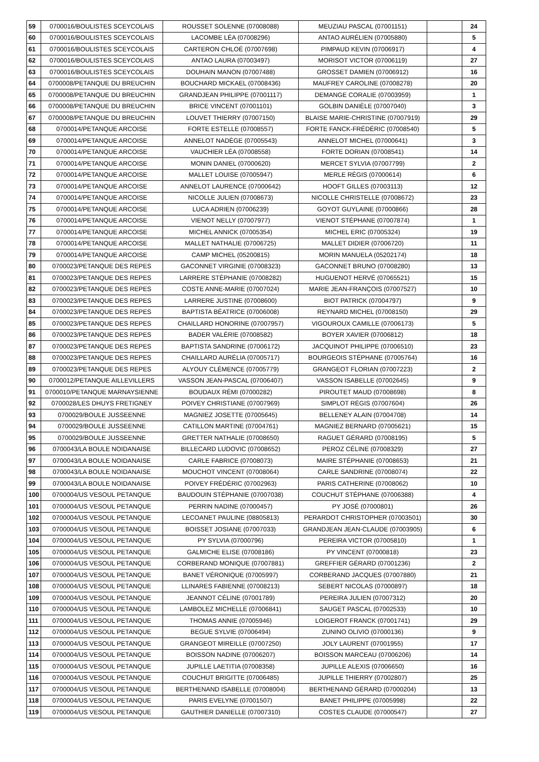| 59 | 0700016/BOULISTES SCEYCOLAIS | ROUSSET SOLENNE (07008088) | MEUZIAU PASCAL (07001151) | | 24 |
| 60 | 0700016/BOULISTES SCEYCOLAIS | LACOMBE LÉA (07008296) | ANTAO AURÉLIEN (07005880) | | 5 |
| 61 | 0700016/BOULISTES SCEYCOLAIS | CARTERON CHLOÉ (07007698) | PIMPAUD KEVIN (07006917) | | 4 |
| 62 | 0700016/BOULISTES SCEYCOLAIS | ANTAO LAURA (07003497) | MORISOT VICTOR (07006119) | | 27 |
| 63 | 0700016/BOULISTES SCEYCOLAIS | DOUHAIN MANON (07007488) | GROSSET DAMIEN (07006912) | | 16 |
| 64 | 0700008/PETANQUE DU BREUCHIN | BOUCHARD MICKAEL (07008436) | MAUFREY CAROLINE (07008278) | | 20 |
| 65 | 0700008/PETANQUE DU BREUCHIN | GRANDJEAN PHILIPPE (07001117) | DEMANGE CORALIE (07003959) | | 1 |
| 66 | 0700008/PETANQUE DU BREUCHIN | BRICE VINCENT (07001101) | GOLBIN DANIÈLE (07007040) | | 3 |
| 67 | 0700008/PETANQUE DU BREUCHIN | LOUVET THIERRY (07007150) | BLAISE MARIE-CHRISTINE (07007919) | | 29 |
| 68 | 0700014/PETANQUE ARCOISE | FORTE ESTELLE (07008557) | FORTE FANCK-FRÉDÉRIC (07008540) | | 5 |
| 69 | 0700014/PETANQUE ARCOISE | ANNELOT NADÈGE (07005543) | ANNELOT MICHEL (07000641) | | 3 |
| 70 | 0700014/PETANQUE ARCOISE | VAUCHIER LÉA (07008558) | FORTE DORIAN (07008541) | | 14 |
| 71 | 0700014/PETANQUE ARCOISE | MONIN DANIEL (07000620) | MERCET SYLVIA (07007799) | | 2 |
| 72 | 0700014/PETANQUE ARCOISE | MALLET LOUISE (07005947) | MERLE RÉGIS (07000614) | | 6 |
| 73 | 0700014/PETANQUE ARCOISE | ANNELOT LAURENCE (07000642) | HOOFT GILLES (07003113) | | 12 |
| 74 | 0700014/PETANQUE ARCOISE | NICOLLE JULIEN (07008673) | NICOLLE CHRISTELLE (07008672) | | 23 |
| 75 | 0700014/PETANQUE ARCOISE | LUCA ADRIEN (07006239) | GOYOT GUYLAINE (07000866) | | 28 |
| 76 | 0700014/PETANQUE ARCOISE | VIENOT NELLY (07007977) | VIENOT STÉPHANE (07007874) | | 1 |
| 77 | 0700014/PETANQUE ARCOISE | MICHEL ANNICK (07005354) | MICHEL ERIC (07005324) | | 19 |
| 78 | 0700014/PETANQUE ARCOISE | MALLET NATHALIE (07006725) | MALLET DIDIER (07006720) | | 11 |
| 79 | 0700014/PETANQUE ARCOISE | CAMP MICHEL (05200815) | MORIN MANUELA (05202174) | | 18 |
| 80 | 0700023/PETANQUE DES REPES | GACONNET VIRGINIE (07008323) | GACONNET BRUNO (07008280) | | 13 |
| 81 | 0700023/PETANQUE DES REPES | LARRERE STÉPHANIE (07008282) | HUGUENOT HERVÉ (07065521) | | 15 |
| 82 | 0700023/PETANQUE DES REPES | COSTE ANNE-MARIE (07007024) | MARIE JEAN-FRANÇOIS (07007527) | | 10 |
| 83 | 0700023/PETANQUE DES REPES | LARRERE JUSTINE (07008600) | BIOT PATRICK (07004797) | | 9 |
| 84 | 0700023/PETANQUE DES REPES | BAPTISTA BÉATRICE (07006008) | REYNARD MICHEL (07008150) | | 29 |
| 85 | 0700023/PETANQUE DES REPES | CHAILLARD HONORINE (07007957) | VIGOUROUX CAMILLE (07006173) | | 5 |
| 86 | 0700023/PETANQUE DES REPES | BADER VALÉRIE (07008582) | BOYER XAVIER (07006812) | | 18 |
| 87 | 0700023/PETANQUE DES REPES | BAPTISTA SANDRINE (07006172) | JACQUINOT PHILIPPE (07006510) | | 23 |
| 88 | 0700023/PETANQUE DES REPES | CHAILLARD AURÉLIA (07005717) | BOURGEOIS STÉPHANE (07005764) | | 16 |
| 89 | 0700023/PETANQUE DES REPES | ALYOUY CLÉMENCE (07005779) | GRANGEOT FLORIAN (07007223) | | 2 |
| 90 | 0700012/PETANQUE AILLEVILLERS | VASSON JEAN-PASCAL (07006407) | VASSON ISABELLE (07002645) | | 9 |
| 91 | 0700010/PETANQUE MARNAYSIENNE | BOUDAUX RÉMI (07000282) | PIROUTET MAUD (07008698) | | 8 |
| 92 | 0700028/LES DHUYS FRETIGNEY | POIVEY CHRISTIANE (07007969) | SIMPLOT RÉGIS (07007604) | | 26 |
| 93 | 0700029/BOULE JUSSEENNE | MAGNIEZ JOSETTE (07005645) | BELLENEY ALAIN (07004708) | | 14 |
| 94 | 0700029/BOULE JUSSEENNE | CATILLON MARTINE (07004761) | MAGNIEZ BERNARD (07005621) | | 15 |
| 95 | 0700029/BOULE JUSSEENNE | GRETTER NATHALIE (07008650) | RAGUET GÉRARD (07008195) | | 5 |
| 96 | 0700043/LA BOULE NOIDANAISE | BILLECARD LUDOVIC (07008652) | PEROZ CÉLINE (07008329) | | 27 |
| 97 | 0700043/LA BOULE NOIDANAISE | CARLE FABRICE (07008073) | MAIRE STÉPHANIE (07008653) | | 21 |
| 98 | 0700043/LA BOULE NOIDANAISE | MOUCHOT VINCENT (07008064) | CARLE SANDRINE (07008074) | | 22 |
| 99 | 0700043/LA BOULE NOIDANAISE | POIVEY FRÉDÉRIC (07002963) | PARIS CATHERINE (07008062) | | 10 |
| 100 | 0700004/US VESOUL PETANQUE | BAUDOUIN STÉPHANIE (07007038) | COUCHUT STÉPHANE (07006388) | | 4 |
| 101 | 0700004/US VESOUL PETANQUE | PERRIN NADINE (07000457) | PY JOSÉ (07000801) | | 26 |
| 102 | 0700004/US VESOUL PETANQUE | LECOANET PAULINE (08805813) | PERARDOT CHRISTOPHER (07003501) | | 30 |
| 103 | 0700004/US VESOUL PETANQUE | BOISSET JOSIANE (07007033) | GRANDJEAN JEAN-CLAUDE (07003905) | | 6 |
| 104 | 0700004/US VESOUL PETANQUE | PY SYLVIA (07000796) | PEREIRA VICTOR (07005810) | | 1 |
| 105 | 0700004/US VESOUL PETANQUE | GALMICHE ELISE (07008186) | PY VINCENT (07000818) | | 23 |
| 106 | 0700004/US VESOUL PETANQUE | CORBERAND MONIQUE (07007881) | GREFFIER GÉRARD (07001236) | | 2 |
| 107 | 0700004/US VESOUL PETANQUE | BANET VÉRONIQUE (07005997) | CORBERAND JACQUES (07007880) | | 21 |
| 108 | 0700004/US VESOUL PETANQUE | LLINARES FABIENNE (07008213) | SEBERT NICOLAS (07000897) | | 18 |
| 109 | 0700004/US VESOUL PETANQUE | JEANNOT CÉLINE (07001789) | PEREIRA JULIEN (07007312) | | 20 |
| 110 | 0700004/US VESOUL PETANQUE | LAMBOLEZ MICHELLE (07006841) | SAUGET PASCAL (07002533) | | 10 |
| 111 | 0700004/US VESOUL PETANQUE | THOMAS ANNIE (07005946) | LOIGEROT FRANCK (07001741) | | 29 |
| 112 | 0700004/US VESOUL PETANQUE | BEGUE SYLVIE (07006494) | ZUNINO OLIVIO (07000136) | | 9 |
| 113 | 0700004/US VESOUL PETANQUE | GRANGEOT MIREILLE (07007250) | JOLY LAURENT (07001955) | | 17 |
| 114 | 0700004/US VESOUL PETANQUE | BOISSON NADINE (07006207) | BOISSON MARCEAU (07006206) | | 14 |
| 115 | 0700004/US VESOUL PETANQUE | JUPILLE LAETITIA (07008358) | JUPILLE ALEXIS (07006650) | | 16 |
| 116 | 0700004/US VESOUL PETANQUE | COUCHUT BRIGITTE (07006485) | JUPILLE THIERRY (07002807) | | 25 |
| 117 | 0700004/US VESOUL PETANQUE | BERTHENAND ISABELLE (07008004) | BERTHENAND GÉRARD (07000204) | | 13 |
| 118 | 0700004/US VESOUL PETANQUE | PARIS EVELYNE (07001507) | BANET PHILIPPE (07005998) | | 22 |
| 119 | 0700004/US VESOUL PETANQUE | GAUTHIER DANIELLE (07007310) | COSTES CLAUDE (07000547) | | 27 |